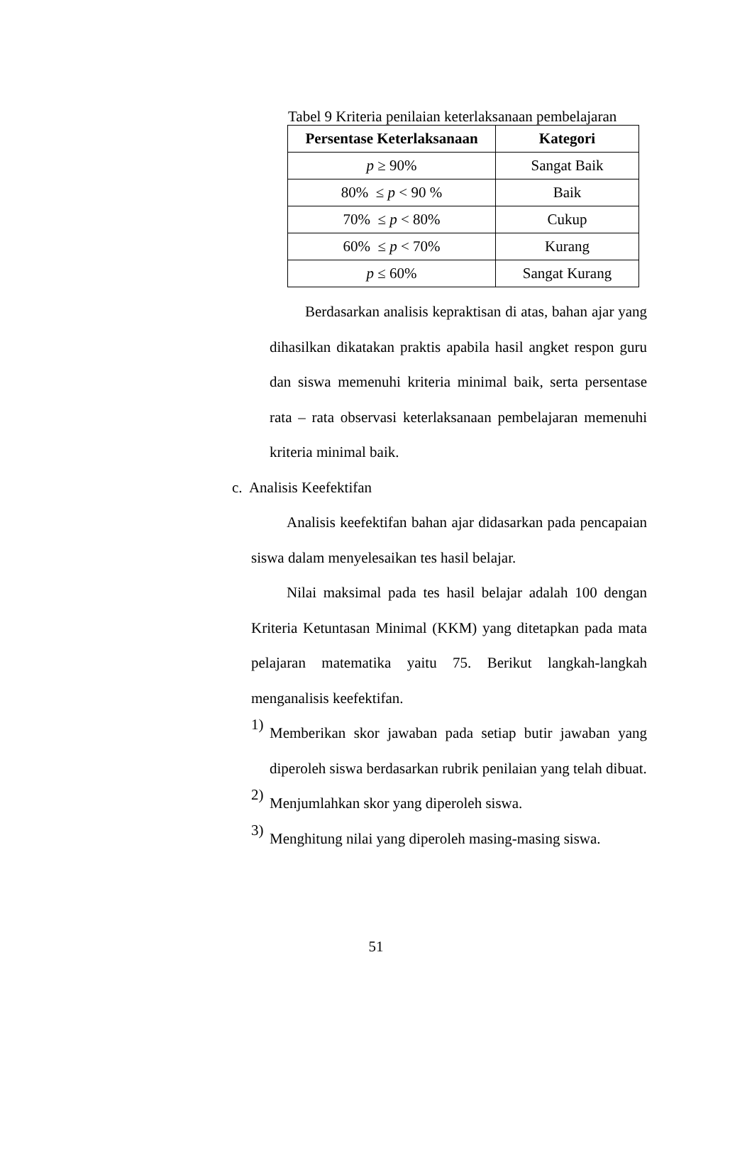Tabel 9 Kriteria penilaian keterlaksanaan pembelajaran
| Persentase Keterlaksanaan | Kategori |
| --- | --- |
| p ≥ 90% | Sangat Baik |
| 80% ≤ p < 90 % | Baik |
| 70% ≤ p < 80% | Cukup |
| 60% ≤ p < 70% | Kurang |
| p ≤ 60% | Sangat Kurang |
Berdasarkan analisis kepraktisan di atas, bahan ajar yang dihasilkan dikatakan praktis apabila hasil angket respon guru dan siswa memenuhi kriteria minimal baik, serta persentase rata – rata observasi keterlaksanaan pembelajaran memenuhi kriteria minimal baik.
c. Analisis Keefektifan
Analisis keefektifan bahan ajar didasarkan pada pencapaian siswa dalam menyelesaikan tes hasil belajar.
Nilai maksimal pada tes hasil belajar adalah 100 dengan Kriteria Ketuntasan Minimal (KKM) yang ditetapkan pada mata pelajaran matematika yaitu 75. Berikut langkah-langkah menganalisis keefektifan.
1)
Memberikan skor jawaban pada setiap butir jawaban yang diperoleh siswa berdasarkan rubrik penilaian yang telah dibuat.
2)
Menjumlahkan skor yang diperoleh siswa.
3)
Menghitung nilai yang diperoleh masing-masing siswa.
51